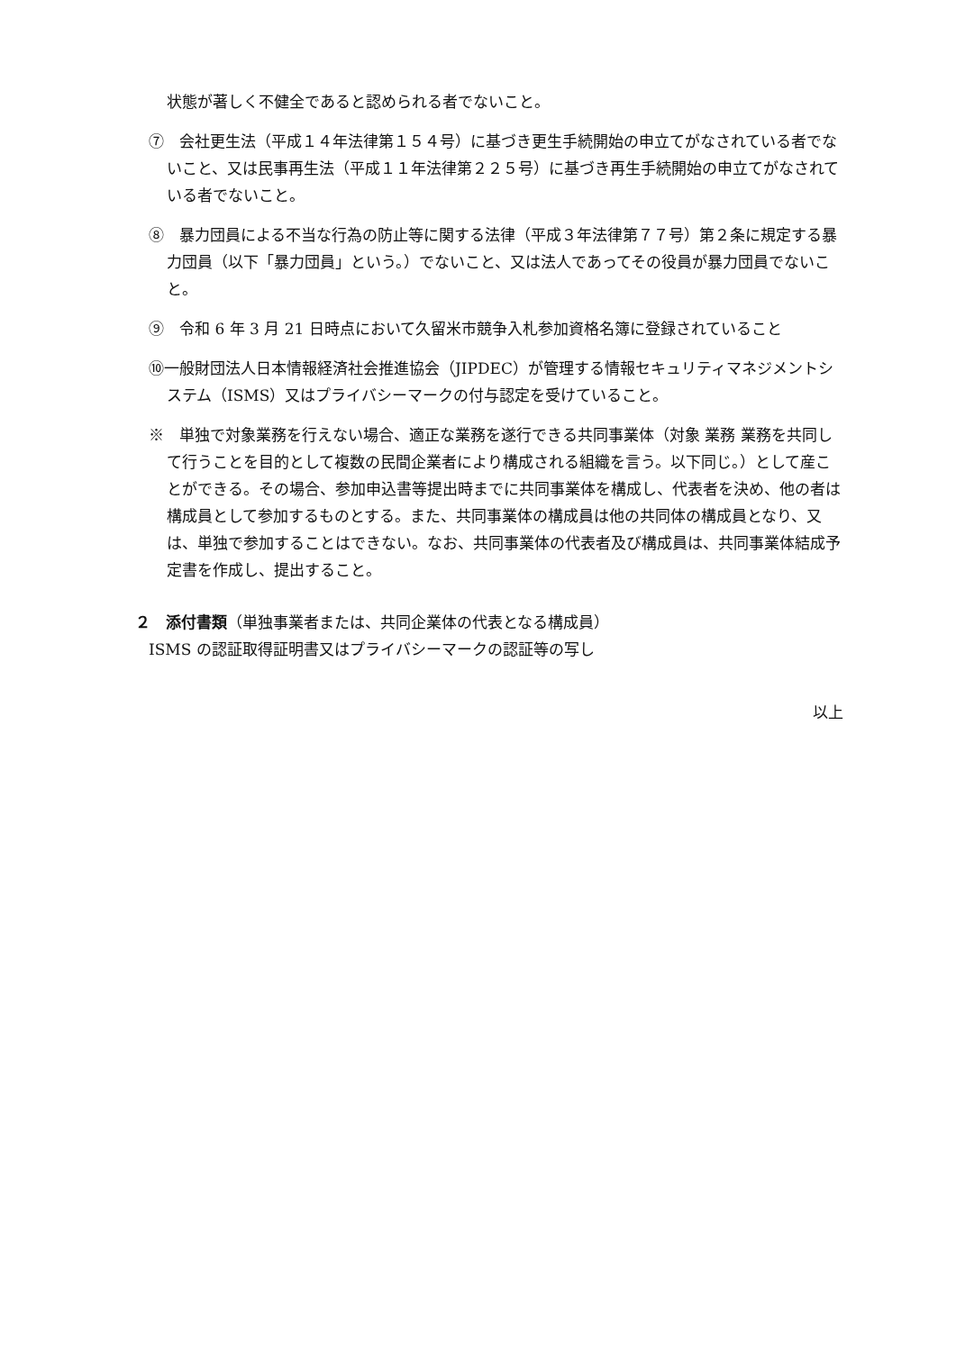状態が著しく不健全であると認められる者でないこと。
⑦　会社更生法（平成１４年法律第１５４号）に基づき更生手続開始の申立てがなされている者でないこと、又は民事再生法（平成１１年法律第２２５号）に基づき再生手続開始の申立てがなされている者でないこと。
⑧　暴力団員による不当な行為の防止等に関する法律（平成３年法律第７７号）第２条に規定する暴力団員（以下「暴力団員」という。）でないこと、又は法人であってその役員が暴力団員でないこと。
⑨　令和 6 年 3 月 21 日時点において久留米市競争入札参加資格名簿に登録されていること
⑩一般財団法人日本情報経済社会推進協会（JIPDEC）が管理する情報セキュリティマネジメントシステム（ISMS）又はプライバシーマークの付与認定を受けていること。
※　単独で対象業務を行えない場合、適正な業務を遂行できる共同事業体（対象 業務 業務を共同して行うことを目的として複数の民間企業者により構成される組織を言う。以下同じ。）として産ことができる。その場合、参加申込書等提出時までに共同事業体を構成し、代表者を決め、他の者は構成員として参加するものとする。また、共同事業体の構成員は他の共同体の構成員となり、又は、単独で参加することはできない。なお、共同事業体の代表者及び構成員は、共同事業体結成予定書を作成し、提出すること。
２　添付書類（単独事業者または、共同企業体の代表となる構成員）
ISMS の認証取得証明書又はプライバシーマークの認証等の写し
以上